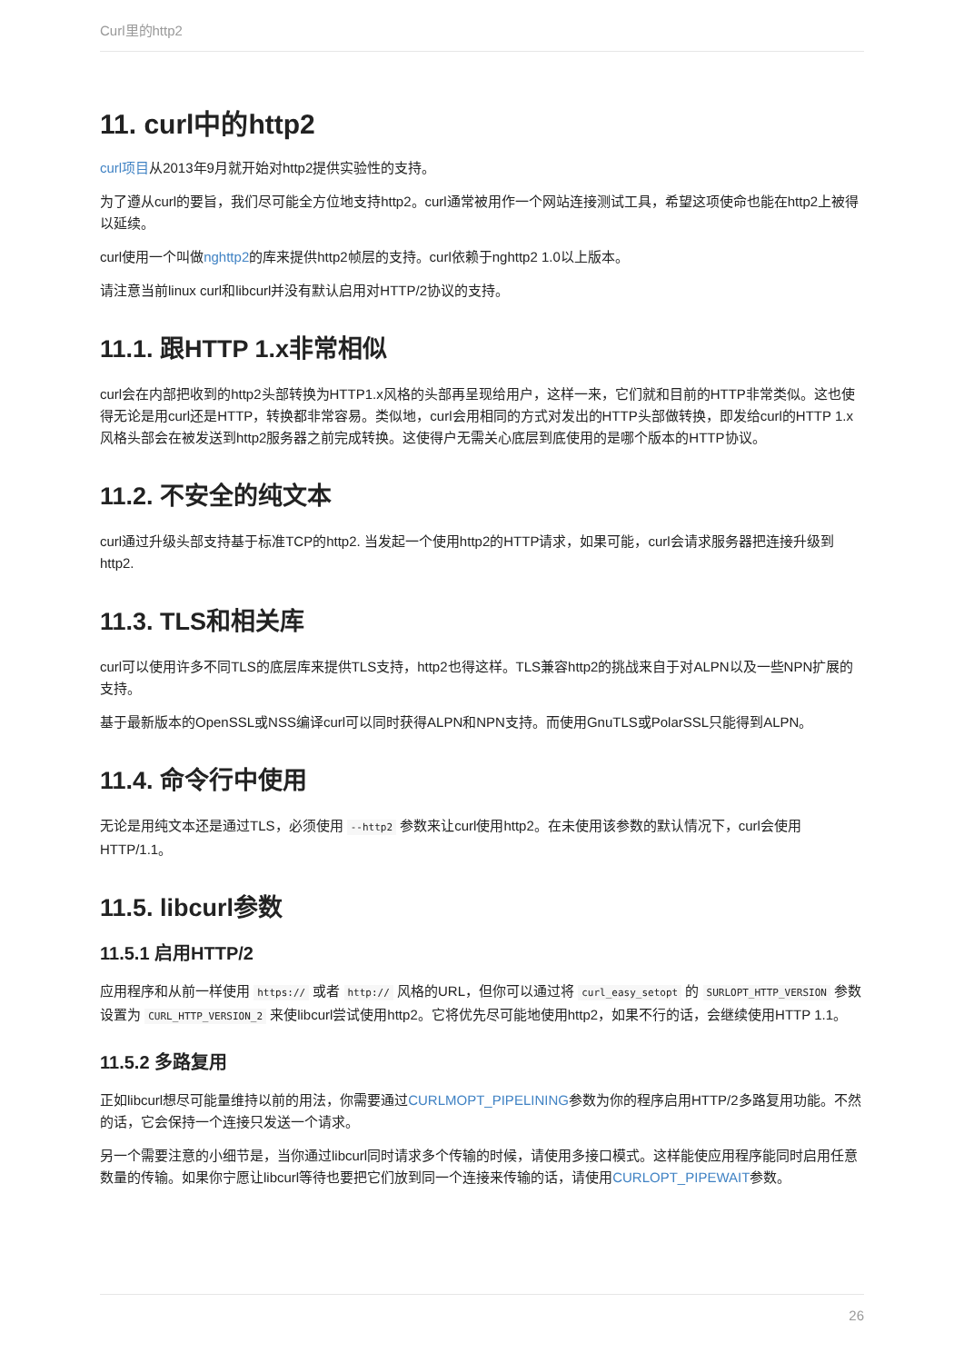Curl里的http2
11. curl中的http2
curl项目从2013年9月就开始对http2提供实验性的支持。
为了遵从curl的要旨，我们尽可能全方位地支持http2。curl通常被用作一个网站连接测试工具，希望这项使命也能在http2上被得以延续。
curl使用一个叫做nghttp2的库来提供http2帧层的支持。curl依赖于nghttp2 1.0以上版本。
请注意当前linux curl和libcurl并没有默认启用对HTTP/2协议的支持。
11.1. 跟HTTP 1.x非常相似
curl会在内部把收到的http2头部转换为HTTP1.x风格的头部再呈现给用户，这样一来，它们就和目前的HTTP非常类似。这也使得无论是用curl还是HTTP，转换都非常容易。类似地，curl会用相同的方式对发出的HTTP头部做转换，即发给curl的HTTP 1.x风格头部会在被发送到http2服务器之前完成转换。这使得户无需关心底层到底使用的是哪个版本的HTTP协议。
11.2. 不安全的纯文本
curl通过升级头部支持基于标准TCP的http2. 当发起一个使用http2的HTTP请求，如果可能，curl会请求服务器把连接升级到http2.
11.3. TLS和相关库
curl可以使用许多不同TLS的底层库来提供TLS支持，http2也得这样。TLS兼容http2的挑战来自于对ALPN以及一些NPN扩展的支持。
基于最新版本的OpenSSL或NSS编译curl可以同时获得ALPN和NPN支持。而使用GnuTLS或PolarSSL只能得到ALPN。
11.4. 命令行中使用
无论是用纯文本还是通过TLS，必须使用 --http2 参数来让curl使用http2。在未使用该参数的默认情况下，curl会使用HTTP/1.1。
11.5. libcurl参数
11.5.1 启用HTTP/2
应用程序和从前一样使用 https:// 或者 http:// 风格的URL，但你可以通过将 curl_easy_setopt 的 SURLOPT_HTTP_VERSION 参数设置为 CURL_HTTP_VERSION_2 来使libcurl尝试使用http2。它将优先尽可能地使用http2，如果不行的话，会继续使用HTTP 1.1。
11.5.2 多路复用
正如libcurl想尽可能量维持以前的用法，你需要通过CURLMOPT_PIPELINING参数为你的程序启用HTTP/2多路复用功能。不然的话，它会保持一个连接只发送一个请求。
另一个需要注意的小细节是，当你通过libcurl同时请求多个传输的时候，请使用多接口模式。这样能使应用程序能同时启用任意数量的传输。如果你宁愿让libcurl等待也要把它们放到同一个连接来传输的话，请使用CURLOPT_PIPEWAIT参数。
26